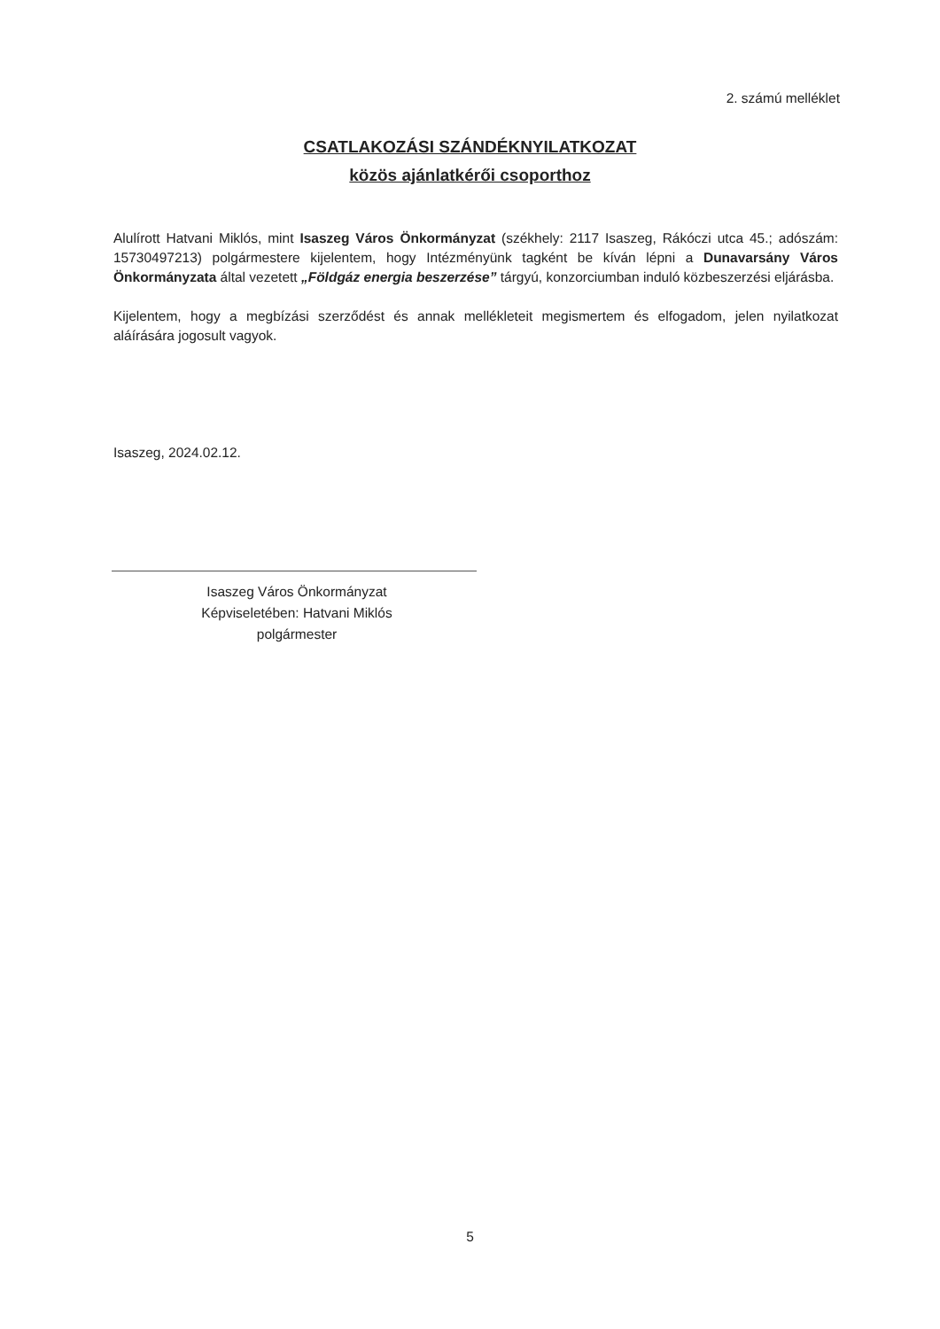2. számú melléklet
CSATLAKOZÁSI SZÁNDÉKNYILATKOZAT
közös ajánlatkérői csoporthoz
Alulírott Hatvani Miklós, mint Isaszeg Város Önkormányzat (székhely: 2117 Isaszeg, Rákóczi utca 45.; adószám: 15730497213) polgármestere kijelentem, hogy Intézményünk tagként be kíván lépni a Dunavarsány Város Önkormányzata által vezetett „Földgáz energia beszerzése” tárgyú, konzorciumban induló közbeszerzési eljárásba.
Kijelentem, hogy a megbízási szerződést és annak mellékleteit megismertem és elfogadom, jelen nyilatkozat aláírására jogosult vagyok.
Isaszeg, 2024.02.12.
Isaszeg Város Önkormányzat
Képviseletében: Hatvani Miklós
polgármester
5